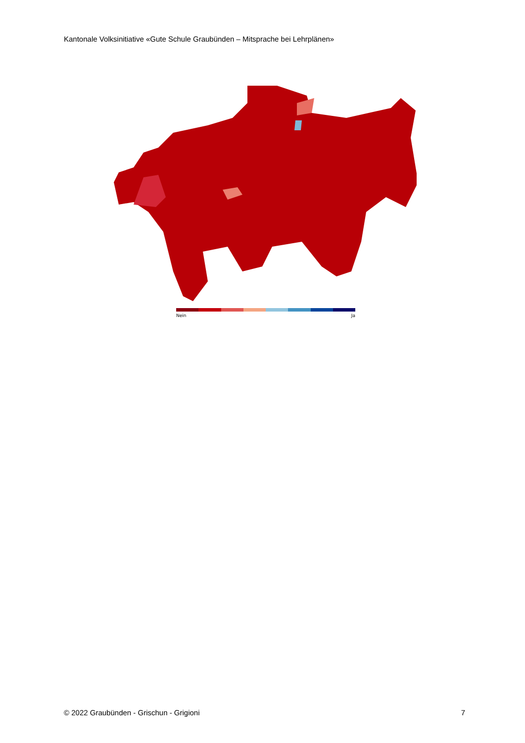Kantonale Volksinitiative «Gute Schule Graubünden – Mitsprache bei Lehrplänen»
Nein Ja
© 2022 Graubünden - Grischun - Grigioni 7